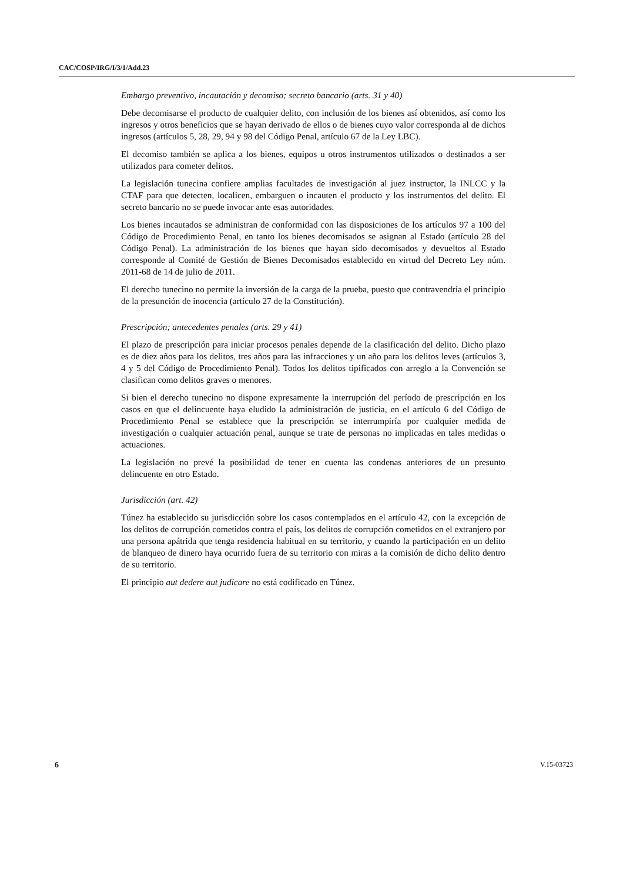CAC/COSP/IRG/I/3/1/Add.23
Embargo preventivo, incautación y decomiso; secreto bancario (arts. 31 y 40)
Debe decomisarse el producto de cualquier delito, con inclusión de los bienes así obtenidos, así como los ingresos y otros beneficios que se hayan derivado de ellos o de bienes cuyo valor corresponda al de dichos ingresos (artículos 5, 28, 29, 94 y 98 del Código Penal, artículo 67 de la Ley LBC).
El decomiso también se aplica a los bienes, equipos u otros instrumentos utilizados o destinados a ser utilizados para cometer delitos.
La legislación tunecina confiere amplias facultades de investigación al juez instructor, la INLCC y la CTAF para que detecten, localicen, embarguen o incauten el producto y los instrumentos del delito. El secreto bancario no se puede invocar ante esas autoridades.
Los bienes incautados se administran de conformidad con las disposiciones de los artículos 97 a 100 del Código de Procedimiento Penal, en tanto los bienes decomisados se asignan al Estado (artículo 28 del Código Penal). La administración de los bienes que hayan sido decomisados y devueltos al Estado corresponde al Comité de Gestión de Bienes Decomisados establecido en virtud del Decreto Ley núm. 2011-68 de 14 de julio de 2011.
El derecho tunecino no permite la inversión de la carga de la prueba, puesto que contravendría el principio de la presunción de inocencia (artículo 27 de la Constitución).
Prescripción; antecedentes penales (arts. 29 y 41)
El plazo de prescripción para iniciar procesos penales depende de la clasificación del delito. Dicho plazo es de diez años para los delitos, tres años para las infracciones y un año para los delitos leves (artículos 3, 4 y 5 del Código de Procedimiento Penal). Todos los delitos tipificados con arreglo a la Convención se clasifican como delitos graves o menores.
Si bien el derecho tunecino no dispone expresamente la interrupción del período de prescripción en los casos en que el delincuente haya eludido la administración de justicia, en el artículo 6 del Código de Procedimiento Penal se establece que la prescripción se interrumpiría por cualquier medida de investigación o cualquier actuación penal, aunque se trate de personas no implicadas en tales medidas o actuaciones.
La legislación no prevé la posibilidad de tener en cuenta las condenas anteriores de un presunto delincuente en otro Estado.
Jurisdicción (art. 42)
Túnez ha establecido su jurisdicción sobre los casos contemplados en el artículo 42, con la excepción de los delitos de corrupción cometidos contra el país, los delitos de corrupción cometidos en el extranjero por una persona apátrida que tenga residencia habitual en su territorio, y cuando la participación en un delito de blanqueo de dinero haya ocurrido fuera de su territorio con miras a la comisión de dicho delito dentro de su territorio.
El principio aut dedere aut judicare no está codificado en Túnez.
6 V.15-03723